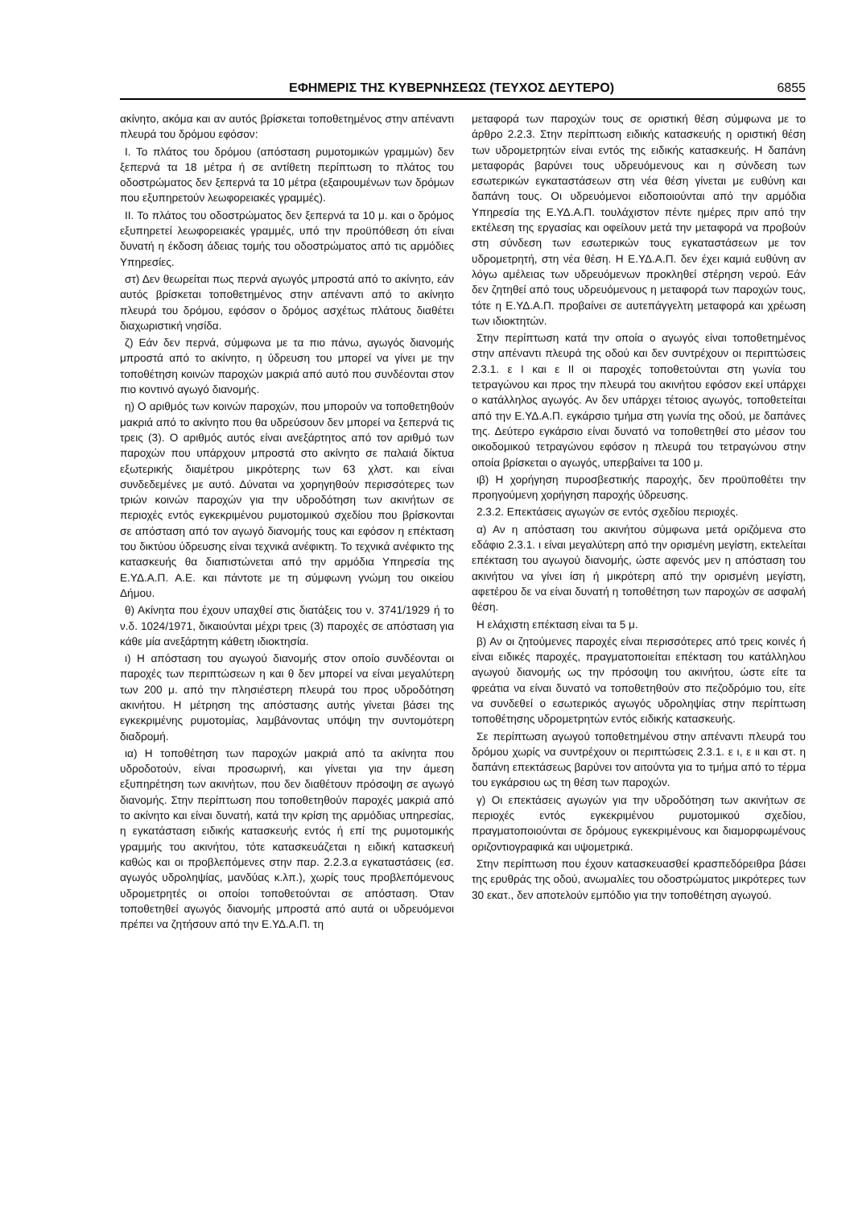ΕΦΗΜΕΡΙΣ ΤΗΣ ΚΥΒΕΡΝΗΣΕΩΣ (ΤΕΥΧΟΣ ΔΕΥΤΕΡΟ) 6855
ακίνητο, ακόμα και αν αυτός βρίσκεται τοποθετημένος στην απέναντι πλευρά του δρόμου εφόσον:
Ι. Το πλάτος του δρόμου (απόσταση ρυμοτομικών γραμμών) δεν ξεπερνά τα 18 μέτρα ή σε αντίθετη περίπτωση το πλάτος του οδοστρώματος δεν ξεπερνά τα 10 μέτρα (εξαιρουμένων των δρόμων που εξυπηρετούν λεωφορειακές γραμμές).
ΙΙ. Το πλάτος του οδοστρώματος δεν ξεπερνά τα 10 μ. και ο δρόμος εξυπηρετεί λεωφορειακές γραμμές, υπό την προϋπόθεση ότι είναι δυνατή η έκδοση άδειας τομής του οδοστρώματος από τις αρμόδιες Υπηρεσίες.
στ) Δεν θεωρείται πως περνά αγωγός μπροστά από το ακίνητο, εάν αυτός βρίσκεται τοποθετημένος στην απέναντι από το ακίνητο πλευρά του δρόμου, εφόσον ο δρόμος ασχέτως πλάτους διαθέτει διαχωριστική νησίδα.
ζ) Εάν δεν περνά, σύμφωνα με τα πιο πάνω, αγωγός διανομής μπροστά από το ακίνητο, η ύδρευση του μπορεί να γίνει με την τοποθέτηση κοινών παροχών μακριά από αυτό που συνδέονται στον πιο κοντινό αγωγό διανομής.
η) Ο αριθμός των κοινών παροχών, που μπορούν να τοποθετηθούν μακριά από το ακίνητο που θα υδρεύσουν δεν μπορεί να ξεπερνά τις τρεις (3). Ο αριθμός αυτός είναι ανεξάρτητος από τον αριθμό των παροχών που υπάρχουν μπροστά στο ακίνητο σε παλαιά δίκτυα εξωτερικής διαμέτρου μικρότερης των 63 χλστ. και είναι συνδεδεμένες με αυτό. Δύναται να χορηγηθούν περισσότερες των τριών κοινών παροχών για την υδροδότηση των ακινήτων σε περιοχές εντός εγκεκριμένου ρυμοτομικού σχεδίου που βρίσκονται σε απόσταση από τον αγωγό διανομής τους και εφόσον η επέκταση του δικτύου ύδρευσης είναι τεχνικά ανέφικτη. Το τεχνικά ανέφικτο της κατασκευής θα διαπιστώνεται από την αρμόδια Υπηρεσία της Ε.ΥΔ.Α.Π. Α.Ε. και πάντοτε με τη σύμφωνη γνώμη του οικείου Δήμου.
θ) Ακίνητα που έχουν υπαχθεί στις διατάξεις του ν. 3741/1929 ή το ν.δ. 1024/1971, δικαιούνται μέχρι τρεις (3) παροχές σε απόσταση για κάθε μία ανεξάρτητη κάθετη ιδιοκτησία.
ι) Η απόσταση του αγωγού διανομής στον οποίο συνδέονται οι παροχές των περιπτώσεων η και θ δεν μπορεί να είναι μεγαλύτερη των 200 μ. από την πλησιέστερη πλευρά του προς υδροδότηση ακινήτου. Η μέτρηση της απόστασης αυτής γίνεται βάσει της εγκεκριμένης ρυμοτομίας, λαμβάνοντας υπόψη την συντομότερη διαδρομή.
ια) Η τοποθέτηση των παροχών μακριά από τα ακίνητα που υδροδοτούν, είναι προσωρινή, και γίνεται για την άμεση εξυπηρέτηση των ακινήτων, που δεν διαθέτουν πρόσοψη σε αγωγό διανομής. Στην περίπτωση που τοποθετηθούν παροχές μακριά από το ακίνητο και είναι δυνατή, κατά την κρίση της αρμόδιας υπηρεσίας, η εγκατάσταση ειδικής κατασκευής εντός ή επί της ρυμοτομικής γραμμής του ακινήτου, τότε κατασκευάζεται η ειδική κατασκευή καθώς και οι προβλεπόμενες στην παρ. 2.2.3.α εγκαταστάσεις (εσ. αγωγός υδροληψίας, μανδύας κ.λπ.), χωρίς τους προβλεπόμενους υδρομετρητές οι οποίοι τοποθετούνται σε απόσταση. Όταν τοποθετηθεί αγωγός διανομής μπροστά από αυτά οι υδρευόμενοι πρέπει να ζητήσουν από την Ε.ΥΔ.Α.Π. τη
μεταφορά των παροχών τους σε οριστική θέση σύμφωνα με το άρθρο 2.2.3. Στην περίπτωση ειδικής κατασκευής η οριστική θέση των υδρομετρητών είναι εντός της ειδικής κατασκευής. Η δαπάνη μεταφοράς βαρύνει τους υδρευόμενους και η σύνδεση των εσωτερικών εγκαταστάσεων στη νέα θέση γίνεται με ευθύνη και δαπάνη τους. Οι υδρευόμενοι ειδοποιούνται από την αρμόδια Υπηρεσία της Ε.ΥΔ.Α.Π. τουλάχιστον πέντε ημέρες πριν από την εκτέλεση της εργασίας και οφείλουν μετά την μεταφορά να προβούν στη σύνδεση των εσωτερικών τους εγκαταστάσεων με τον υδρομετρητή, στη νέα θέση. Η Ε.ΥΔ.Α.Π. δεν έχει καμιά ευθύνη αν λόγω αμέλειας των υδρευόμενων προκληθεί στέρηση νερού. Εάν δεν ζητηθεί από τους υδρευόμενους η μεταφορά των παροχών τους, τότε η Ε.ΥΔ.Α.Π. προβαίνει σε αυτεπάγγελτη μεταφορά και χρέωση των ιδιοκτητών.
Στην περίπτωση κατά την οποία ο αγωγός είναι τοποθετημένος στην απέναντι πλευρά της οδού και δεν συντρέχουν οι περιπτώσεις 2.3.1. ε Ι και ε ΙΙ οι παροχές τοποθετούνται στη γωνία του τετραγώνου και προς την πλευρά του ακινήτου εφόσον εκεί υπάρχει ο κατάλληλος αγωγός. Αν δεν υπάρχει τέτοιος αγωγός, τοποθετείται από την Ε.ΥΔ.Α.Π. εγκάρσιο τμήμα στη γωνία της οδού, με δαπάνες της. Δεύτερο εγκάρσιο είναι δυνατό να τοποθετηθεί στο μέσον του οικοδομικού τετραγώνου εφόσον η πλευρά του τετραγώνου στην οποία βρίσκεται ο αγωγός, υπερβαίνει τα 100 μ.
ιβ) Η χορήγηση πυροσβεστικής παροχής, δεν προϋποθέτει την προηγούμενη χορήγηση παροχής ύδρευσης.
2.3.2. Επεκτάσεις αγωγών σε εντός σχεδίου περιοχές.
α) Αν η απόσταση του ακινήτου σύμφωνα μετά οριζόμενα στο εδάφιο 2.3.1. ι είναι μεγαλύτερη από την ορισμένη μεγίστη, εκτελείται επέκταση του αγωγού διανομής, ώστε αφενός μεν η απόσταση του ακινήτου να γίνει ίση ή μικρότερη από την ορισμένη μεγίστη, αφετέρου δε να είναι δυνατή η τοποθέτηση των παροχών σε ασφαλή θέση.
Η ελάχιστη επέκταση είναι τα 5 μ.
β) Αν οι ζητούμενες παροχές είναι περισσότερες από τρεις κοινές ή είναι ειδικές παροχές, πραγματοποιείται επέκταση του κατάλληλου αγωγού διανομής ως την πρόσοψη του ακινήτου, ώστε είτε τα φρεάτια να είναι δυνατό να τοποθετηθούν στο πεζοδρόμιο του, είτε να συνδεθεί ο εσωτερικός αγωγός υδροληψίας στην περίπτωση τοποθέτησης υδρομετρητών εντός ειδικής κατασκευής.
Σε περίπτωση αγωγού τοποθετημένου στην απέναντι πλευρά του δρόμου χωρίς να συντρέχουν οι περιπτώσεις 2.3.1. ε ι, ε ιι και στ. η δαπάνη επεκτάσεως βαρύνει τον αιτούντα για το τμήμα από το τέρμα του εγκάρσιου ως τη θέση των παροχών.
γ) Οι επεκτάσεις αγωγών για την υδροδότηση των ακινήτων σε περιοχές εντός εγκεκριμένου ρυμοτομικού σχεδίου, πραγματοποιούνται σε δρόμους εγκεκριμένους και διαμορφωμένους οριζοντιογραφικά και υψομετρικά.
Στην περίπτωση που έχουν κατασκευασθεί κρασπεδόρειθρα βάσει της ερυθράς της οδού, ανωμαλίες του οδοστρώματος μικρότερες των 30 εκατ., δεν αποτελούν εμπόδιο για την τοποθέτηση αγωγού.